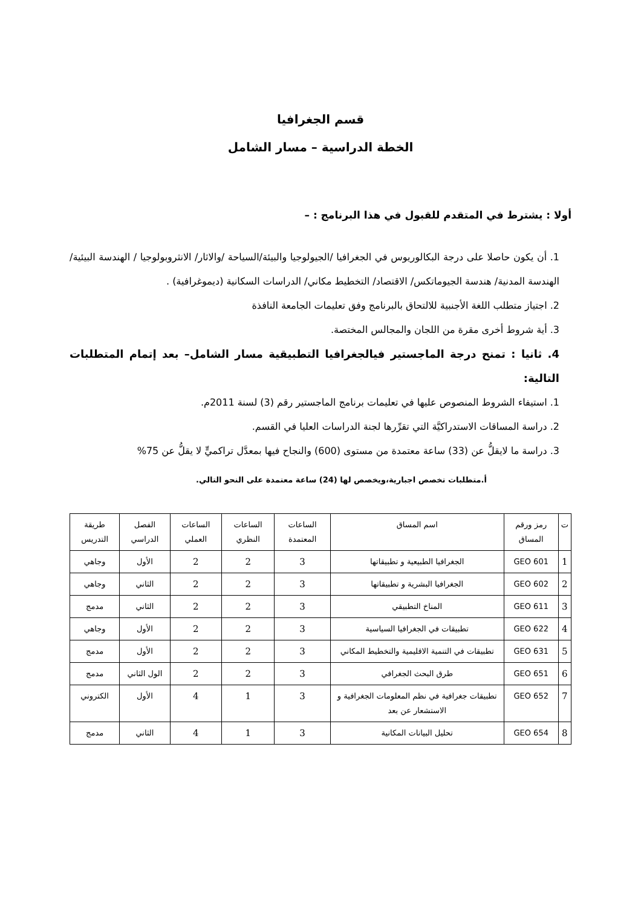قسم الجغرافيا
الخطة الدراسية – مسار الشامل
أولا : يشترط في المتقدم للقبول في هذا البرنامج : –
1. أن يكون حاصلا على درجة البكالوريوس في الجغرافيا /الجيولوجيا والبيئة/السياحة /والاثار/ الانثروبولوجيا / الهندسة البيئية/ الهندسة المدنية/ هندسة الجيوماتكس/ الاقتصاد/ التخطيط مكاني/ الدراسات السكانية (ديموغرافية) .
2. اجتياز متطلب اللغة الأجنبية للالتحاق بالبرنامج وفق تعليمات الجامعة النافذة
3. أية شروط أخرى مقرة من اللجان والمجالس المختصة.
4. ثانيا : تمنح درجة الماجستير فيالجغرافيا التطبيقية مسار الشامل– بعد إتمام المتطلبات التالية:
1. استيفاء الشروط المنصوص عليها في تعليمات برنامج الماجستير رقم (3) لسنة 2011م.
2. دراسة المساقات الاستدراكيَّة التي تقرِّرها لجنة الدراسات العليا في القسم.
3. دراسة ما لايقلُّ عن (33) ساعة معتمدة من مستوى (600) والنجاح فيها بمعدَّل تراكميٍّ لا يقلُّ عن 75%
أ.متطلبات تخصص اجبارية،ويخصص لها (24) ساعة معتمدة على النحو التالي.
| ت | رمز ورقم المساق | اسم المساق | الساعات المعتمدة | الساعات النظري | الساعات العملي | الفصل الدراسي | طريقة التدريس |
| --- | --- | --- | --- | --- | --- | --- | --- |
| 1 | GEO 601 | الجغرافيا الطبيعية و تطبيقاتها | 3 | 2 | 2 | الأول | وجاهي |
| 2 | GEO 602 | الجغرافيا البشرية و تطبيقاتها | 3 | 2 | 2 | الثاني | وجاهي |
| 3 | GEO 611 | المناخ التطبيقي | 3 | 2 | 2 | الثاني | مدمج |
| 4 | GEO 622 | تطبيقات في الجغرافيا السياسية | 3 | 2 | 2 | الأول | وجاهي |
| 5 | GEO 631 | تطبيقات في التنمية الاقليمية والتخطيط المكاني | 3 | 2 | 2 | الأول | مدمج |
| 6 | GEO 651 | طرق البحث الجغرافي | 3 | 2 | 2 | الول الثاني | مدمج |
| 7 | GEO 652 | تطبيقات جغرافية في نظم المعلومات الجغرافية و الاستشعار عن بعد | 3 | 1 | 4 | الأول | الكتروني |
| 8 | GEO 654 | تحليل البيانات المكانية | 3 | 1 | 4 | الثاني | مدمج |